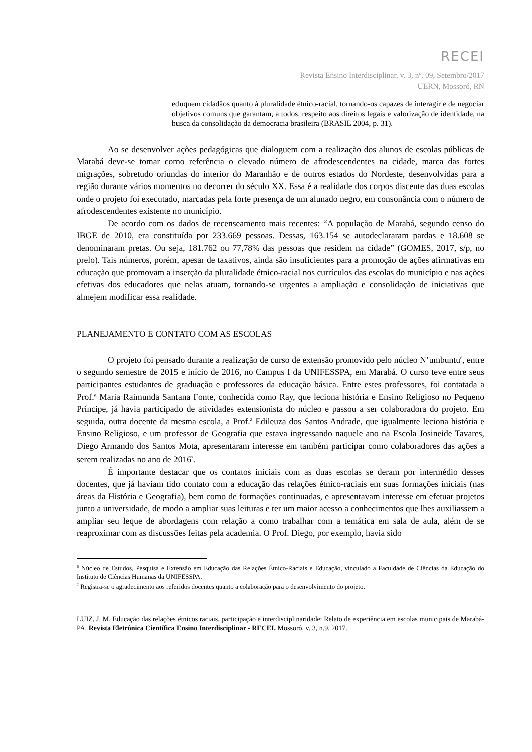RECEI
Revista Ensino Interdisciplinar, v. 3, nº. 09, Setembro/2017
UERN, Mossoró, RN
eduquem cidadãos quanto à pluralidade étnico-racial, tornando-os capazes de interagir e de negociar objetivos comuns que garantam, a todos, respeito aos direitos legais e valorização de identidade, na busca da consolidação da democracia brasileira (BRASIL 2004, p. 31).
Ao se desenvolver ações pedagógicas que dialoguem com a realização dos alunos de escolas públicas de Marabá deve-se tomar como referência o elevado número de afrodescendentes na cidade, marca das fortes migrações, sobretudo oriundas do interior do Maranhão e de outros estados do Nordeste, desenvolvidas para a região durante vários momentos no decorrer do século XX. Essa é a realidade dos corpos discente das duas escolas onde o projeto foi executado, marcadas pela forte presença de um alunado negro, em consonância com o número de afrodescendentes existente no município.
De acordo com os dados de recenseamento mais recentes: “A população de Marabá, segundo censo do IBGE de 2010, era constituída por 233.669 pessoas. Dessas, 163.154 se autodeclararam pardas e 18.608 se denominaram pretas. Ou seja, 181.762 ou 77,78% das pessoas que residem na cidade” (GOMES, 2017, s/p, no prelo). Tais números, porém, apesar de taxativos, ainda são insuficientes para a promoção de ações afirmativas em educação que promovam a inserção da pluralidade étnico-racial nos currículos das escolas do município e nas ações efetivas dos educadores que nelas atuam, tornando-se urgentes a ampliação e consolidação de iniciativas que almejem modificar essa realidade.
PLANEJAMENTO E CONTATO COM AS ESCOLAS
O projeto foi pensado durante a realização de curso de extensão promovido pelo núcleo N’umbuntu<sup>6</sup>, entre o segundo semestre de 2015 e início de 2016, no Campus I da UNIFESSPA, em Marabá. O curso teve entre seus participantes estudantes de graduação e professores da educação básica. Entre estes professores, foi contatada a Prof.ª Maria Raimunda Santana Fonte, conhecida como Ray, que leciona história e Ensino Religioso no Pequeno Príncipe, já havia participado de atividades extensionista do núcleo e passou a ser colaboradora do projeto. Em seguida, outra docente da mesma escola, a Prof.ª Edileuza dos Santos Andrade, que igualmente leciona história e Ensino Religioso, e um professor de Geografia que estava ingressando naquele ano na Escola Josineide Tavares, Diego Armando dos Santos Mota, apresentaram interesse em também participar como colaboradores das ações a serem realizadas no ano de 2016<sup>7</sup>.
É importante destacar que os contatos iniciais com as duas escolas se deram por intermédio desses docentes, que já haviam tido contato com a educação das relações étnico-raciais em suas formações iniciais (nas áreas da História e Geografia), bem como de formações continuadas, e apresentavam interesse em efetuar projetos junto a universidade, de modo a ampliar suas leituras e ter um maior acesso a conhecimentos que lhes auxiliassem a ampliar seu leque de abordagens com relação a como trabalhar com a temática em sala de aula, além de se reaproximar com as discussões feitas pela academia. O Prof. Diego, por exemplo, havia sido
<sup>6</sup> Núcleo de Estudos, Pesquisa e Extensão em Educação das Relações Étnico-Raciais e Educação, vinculado a Faculdade de Ciências da Educação do Instituto de Ciências Humanas da UNIFESSPA.
<sup>7</sup> Registra-se o agradecimento aos referidos docentes quanto a colaboração para o desenvolvimento do projeto.
LUIZ, J. M. Educação das relações étnicos raciais, participação e interdisciplinaridade: Relato de experiência em escolas municipais de Marabá- PA. Revista Eletrônica Científica Ensino Interdisciplinar - RECEI. Mossoró, v. 3, n.9, 2017.